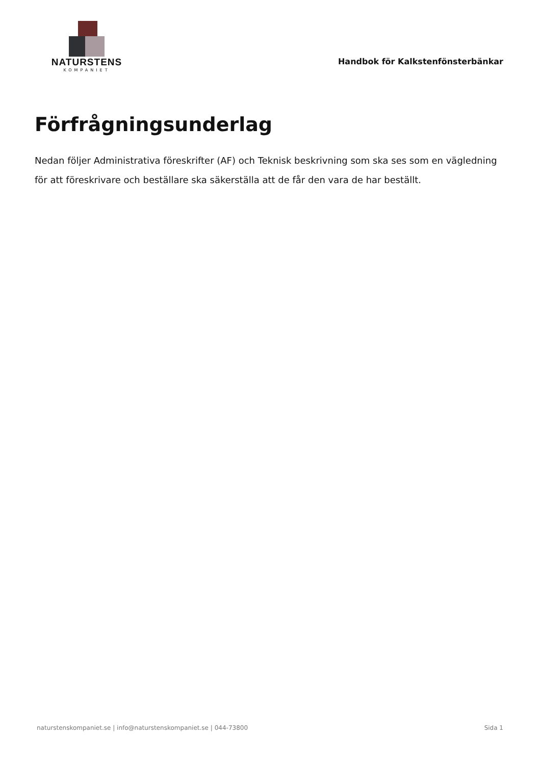NATURSTENS
KOMPANIET
Handbok för Kalkstenfönsterbänkar
Förfrågningsunderlag
Nedan följer Administrativa föreskrifter (AF) och Teknisk beskrivning som ska ses som en vägledning för att föreskrivare och beställare ska säkerställa att de får den vara de har beställt.
naturstenskompaniet.se | info@naturstenskompaniet.se | 044-73800 Sida 1